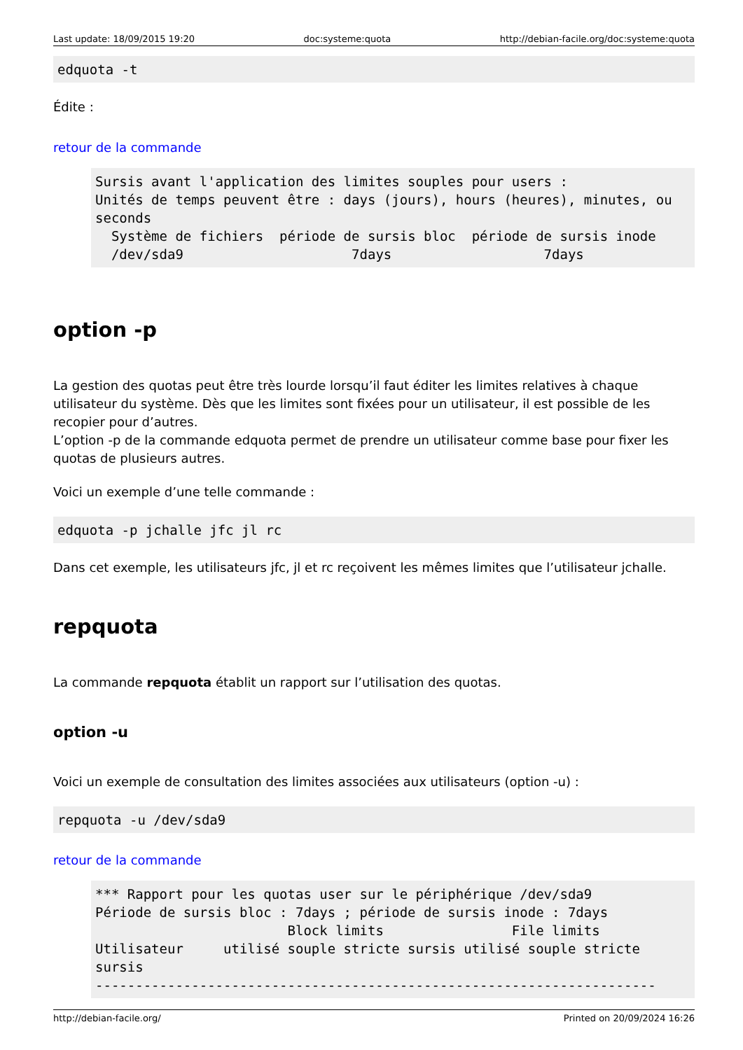Last update: 18/09/2015 19:20 doc:systeme:quota http://debian-facile.org/doc:systeme:quota
edquota -t
Édite :
retour de la commande
Sursis avant l'application des limites souples pour users :
Unités de temps peuvent être : days (jours), hours (heures), minutes, ou seconds
  Système de fichiers  période de sursis bloc  période de sursis inode
  /dev/sda9                     7days                   7days
option -p
La gestion des quotas peut être très lourde lorsqu’il faut éditer les limites relatives à chaque utilisateur du système. Dès que les limites sont fixées pour un utilisateur, il est possible de les recopier pour d’autres.
L’option -p de la commande edquota permet de prendre un utilisateur comme base pour fixer les quotas de plusieurs autres.
Voici un exemple d’une telle commande :
edquota -p jchalle jfc jl rc
Dans cet exemple, les utilisateurs jfc, jl et rc reçoivent les mêmes limites que l’utilisateur jchalle.
repquota
La commande repquota établit un rapport sur l’utilisation des quotas.
option -u
Voici un exemple de consultation des limites associées aux utilisateurs (option -u) :
repquota -u /dev/sda9
retour de la commande
*** Rapport pour les quotas user sur le périphérique /dev/sda9
Période de sursis bloc : 7days ; période de sursis inode : 7days
                        Block limits                File limits
Utilisateur     utilisé souple stricte sursis utilisé souple stricte sursis
----------------------------------------------------------------------
http://debian-facile.org/ Printed on 20/09/2024 16:26